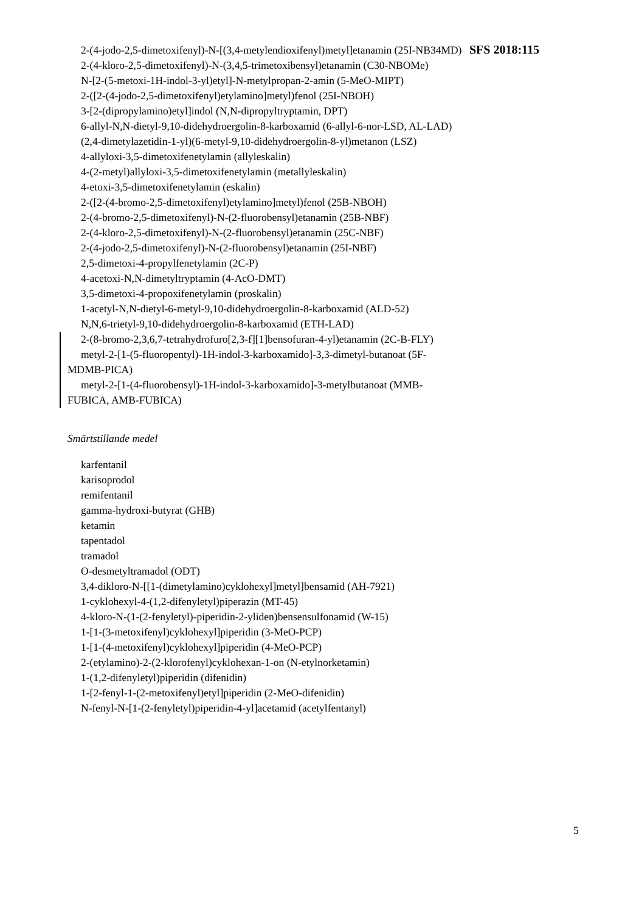2-(4-jodo-2,5-dimetoxifenyl)-N-[(3,4-metylendioxifenyl)metyl]etanamin (25I-NB34MD)
2-(4-kloro-2,5-dimetoxifenyl)-N-(3,4,5-trimetoxibensyl)etanamin (C30-NBOMe)
N-[2-(5-metoxi-1H-indol-3-yl)etyl]-N-metylpropan-2-amin (5-MeO-MIPT)
2-([2-(4-jodo-2,5-dimetoxifenyl)etylamino]metyl)fenol (25I-NBOH)
3-[2-(dipropylamino)etyl]indol (N,N-dipropyltryptamin, DPT)
6-allyl-N,N-dietyl-9,10-didehydroergolin-8-karboxamid (6-allyl-6-nor-LSD, AL-LAD)
(2,4-dimetylazetidin-1-yl)(6-metyl-9,10-didehydroergolin-8-yl)metanon (LSZ)
4-allyloxi-3,5-dimetoxifenetylamin (allyleskalin)
4-(2-metyl)allyloxi-3,5-dimetoxifenetylamin (metallyleskalin)
4-etoxi-3,5-dimetoxifenetylamin (eskalin)
2-([2-(4-bromo-2,5-dimetoxifenyl)etylamino]metyl)fenol (25B-NBOH)
2-(4-bromo-2,5-dimetoxifenyl)-N-(2-fluorobensyl)etanamin (25B-NBF)
2-(4-kloro-2,5-dimetoxifenyl)-N-(2-fluorobensyl)etanamin (25C-NBF)
2-(4-jodo-2,5-dimetoxifenyl)-N-(2-fluorobensyl)etanamin (25I-NBF)
2,5-dimetoxi-4-propylfenetylamin (2C-P)
4-acetoxi-N,N-dimetyltryptamin (4-AcO-DMT)
3,5-dimetoxi-4-propoxifenetylamin (proskalin)
1-acetyl-N,N-dietyl-6-metyl-9,10-didehydroergolin-8-karboxamid (ALD-52)
N,N,6-trietyl-9,10-didehydroergolin-8-karboxamid (ETH-LAD)
2-(8-bromo-2,3,6,7-tetrahydrofuro[2,3-f][1]bensofuran-4-yl)etanamin (2C-B-FLY)
metyl-2-[1-(5-fluoropentyl)-1H-indol-3-karboxamido]-3,3-dimetyl-butanoat (5F-MDMB-PICA)
metyl-2-[1-(4-fluorobensyl)-1H-indol-3-karboxamido]-3-metylbutanoat (MMB-FUBICA, AMB-FUBICA)
Smärtstillande medel
karfentanil
karisoprodol
remifentanil
gamma-hydroxi-butyrat (GHB)
ketamin
tapentadol
tramadol
O-desmetyltramadol (ODT)
3,4-dikloro-N-[[1-(dimetylamino)cyklohexyl]metyl]bensamid (AH-7921)
1-cyklohexyl-4-(1,2-difenyletyl)piperazin (MT-45)
4-kloro-N-(1-(2-fenyletyl)-piperidin-2-yliden)bensensulfonamid (W-15)
1-[1-(3-metoxifenyl)cyklohexyl]piperidin (3-MeO-PCP)
1-[1-(4-metoxifenyl)cyklohexyl]piperidin (4-MeO-PCP)
2-(etylamino)-2-(2-klorofenyl)cyklohexan-1-on (N-etylnorketamin)
1-(1,2-difenyletyl)piperidin (difenidin)
1-[2-fenyl-1-(2-metoxifenyl)etyl]piperidin (2-MeO-difenidin)
N-fenyl-N-[1-(2-fenyletyl)piperidin-4-yl]acetamid (acetylfentanyl)
SFS 2018:115
5